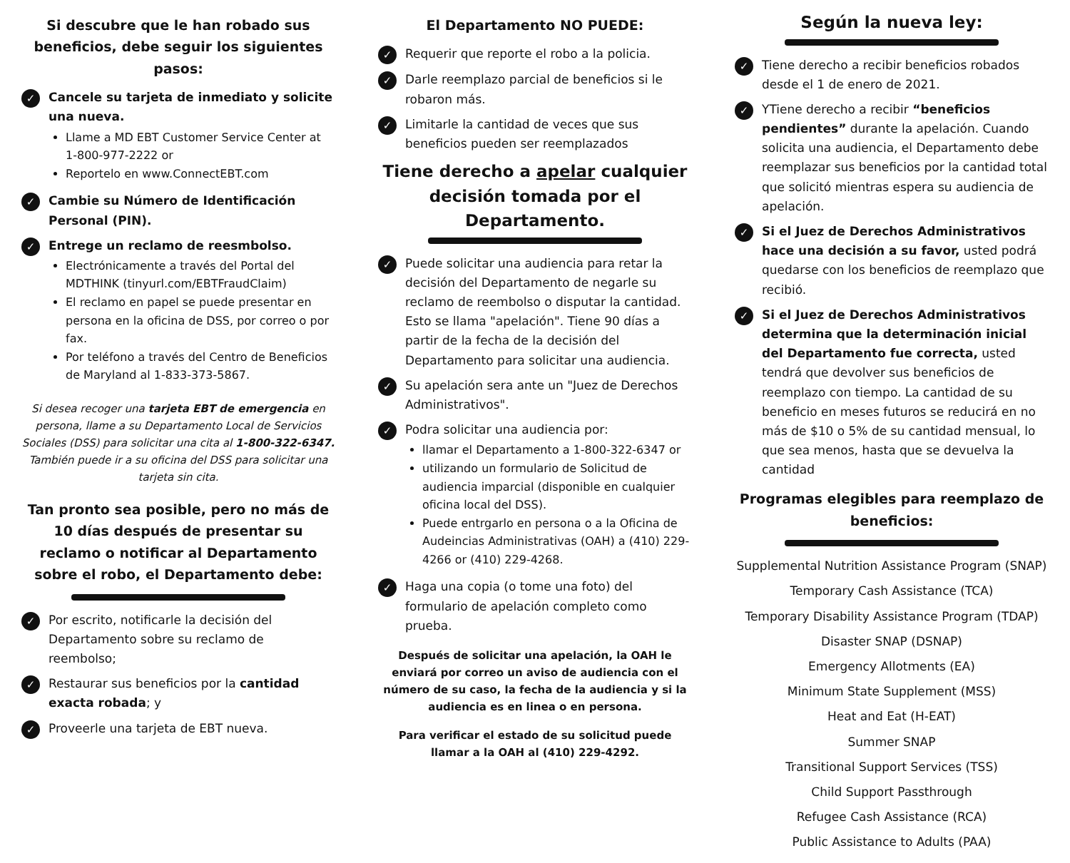Si descubre que le han robado sus beneficios, debe seguir los siguientes pasos:
✓
Cancele su tarjeta de inmediato y solicite una nueva.
Llame a MD EBT Customer Service Center at 1-800-977-2222 or
Reportelo en www.ConnectEBT.com
✓
Cambie su Número de Identificación Personal (PIN).
✓
Entrege un reclamo de reesmbolso.
Electrónicamente a través del Portal del MDTHINK (tinyurl.com/EBTFraudClaim)
El reclamo en papel se puede presentar en persona en la oficina de DSS, por correo o por fax.
Por teléfono a través del Centro de Beneficios de Maryland al 1-833-373-5867.
Si desea recoger una tarjeta EBT de emergencia en persona, llame a su Departamento Local de Servicios Sociales (DSS) para solicitar una cita al 1-800-322-6347. También puede ir a su oficina del DSS para solicitar una tarjeta sin cita.
Tan pronto sea posible, pero no más de 10 días después de presentar su reclamo o notificar al Departamento sobre el robo, el Departamento debe:
✓
Por escrito, notificarle la decisión del Departamento sobre su reclamo de reembolso;
✓
Restaurar sus beneficios por la cantidad exacta robada; y
✓
Proveerle una tarjeta de EBT nueva.
El Departamento NO PUEDE:
✓
Requerir que reporte el robo a la policia.
✓
Darle reemplazo parcial de beneficios si le robaron más.
✓
Limitarle la cantidad de veces que sus beneficios pueden ser reemplazados
Tiene derecho a apelar cualquier decisión tomada por el Departamento.
✓
Puede solicitar una audiencia para retar la decisión del Departamento de negarle su reclamo de reembolso o disputar la cantidad. Esto se llama "apelación". Tiene 90 días a partir de la fecha de la decisión del Departamento para solicitar una audiencia.
✓
Su apelación sera ante un "Juez de Derechos Administrativos".
✓
Podra solicitar una audiencia por:
llamar el Departamento a 1-800-322-6347 or
utilizando un formulario de Solicitud de audiencia imparcial (disponible en cualquier oficina local del DSS).
Puede entrgarlo en persona o a la Oficina de Audeincias Administrativas (OAH) a (410) 229-4266 or (410) 229-4268.
✓
Haga una copia (o tome una foto) del formulario de apelación completo como prueba.
Después de solicitar una apelación, la OAH le enviará por correo un aviso de audiencia con el número de su caso, la fecha de la audiencia y si la audiencia es en linea o en persona.
Para verificar el estado de su solicitud puede llamar a la OAH al (410) 229-4292.
Según la nueva ley:
✓
Tiene derecho a recibir beneficios robados desde el 1 de enero de 2021.
✓
YTiene derecho a recibir “beneficios pendientes” durante la apelación. Cuando solicita una audiencia, el Departamento debe reemplazar sus beneficios por la cantidad total que solicitó mientras espera su audiencia de apelación.
✓
Si el Juez de Derechos Administrativos hace una decisión a su favor, usted podrá quedarse con los beneficios de reemplazo que recibió.
✓
Si el Juez de Derechos Administrativos determina que la determinación inicial del Departamento fue correcta, usted tendrá que devolver sus beneficios de reemplazo con tiempo. La cantidad de su beneficio en meses futuros se reducirá en no más de $10 o 5% de su cantidad mensual, lo que sea menos, hasta que se devuelva la cantidad
Programas elegibles para reemplazo de beneficios:
Supplemental Nutrition Assistance Program (SNAP)
Temporary Cash Assistance (TCA)
Temporary Disability Assistance Program (TDAP)
Disaster SNAP (DSNAP)
Emergency Allotments (EA)
Minimum State Supplement (MSS)
Heat and Eat (H-EAT)
Summer SNAP
Transitional Support Services (TSS)
Child Support Passthrough
Refugee Cash Assistance (RCA)
Public Assistance to Adults (PAA)